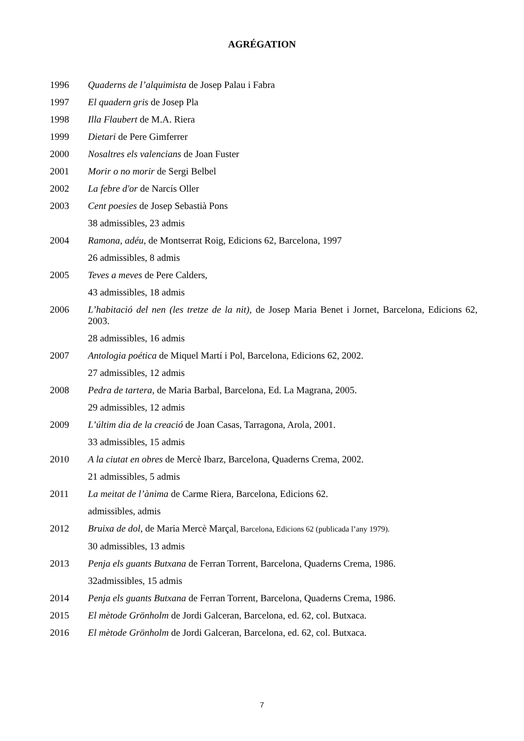AGRÉGATION
1996 Quaderns de l’alquimista de Josep Palau i Fabra
1997 El quadern gris de Josep Pla
1998 Illa Flaubert de M.A. Riera
1999 Dietari de Pere Gimferrer
2000 Nosaltres els valencians de Joan Fuster
2001 Morir o no morir de Sergi Belbel
2002 La febre d'or de Narcís Oller
2003 Cent poesies de Josep Sebastià Pons
38 admissibles, 23 admis
2004 Ramona, adéu, de Montserrat Roig, Edicions 62, Barcelona, 1997
26 admissibles, 8 admis
2005 Teves a meves de Pere Calders,
43 admissibles, 18 admis
2006 L’habitació del nen (les tretze de la nit), de Josep Maria Benet i Jornet, Barcelona, Edicions 62, 2003.
28 admissibles, 16 admis
2007 Antologia poética de Miquel Martí i Pol, Barcelona, Edicions 62, 2002.
27 admissibles, 12 admis
2008 Pedra de tartera, de Maria Barbal, Barcelona, Ed. La Magrana, 2005.
29 admissibles, 12 admis
2009 L’últim dia de la creació de Joan Casas, Tarragona, Arola, 2001.
33 admissibles, 15 admis
2010 A la ciutat en obres de Mercè Ibarz, Barcelona, Quaderns Crema, 2002.
21 admissibles, 5 admis
2011 La meitat de l’ànima de Carme Riera, Barcelona, Edicions 62.
admissibles, admis
2012 Bruixa de dol, de Maria Mercè Marçal, Barcelona, Edicions 62 (publicada l’any 1979).
30 admissibles, 13 admis
2013 Penja els guants Butxana de Ferran Torrent, Barcelona, Quaderns Crema, 1986.
32admissibles, 15 admis
2014 Penja els guants Butxana de Ferran Torrent, Barcelona, Quaderns Crema, 1986.
2015 El mètode Grönholm de Jordi Galceran, Barcelona, ed. 62, col. Butxaca.
2016 El mètode Grönholm de Jordi Galceran, Barcelona, ed. 62, col. Butxaca.
7